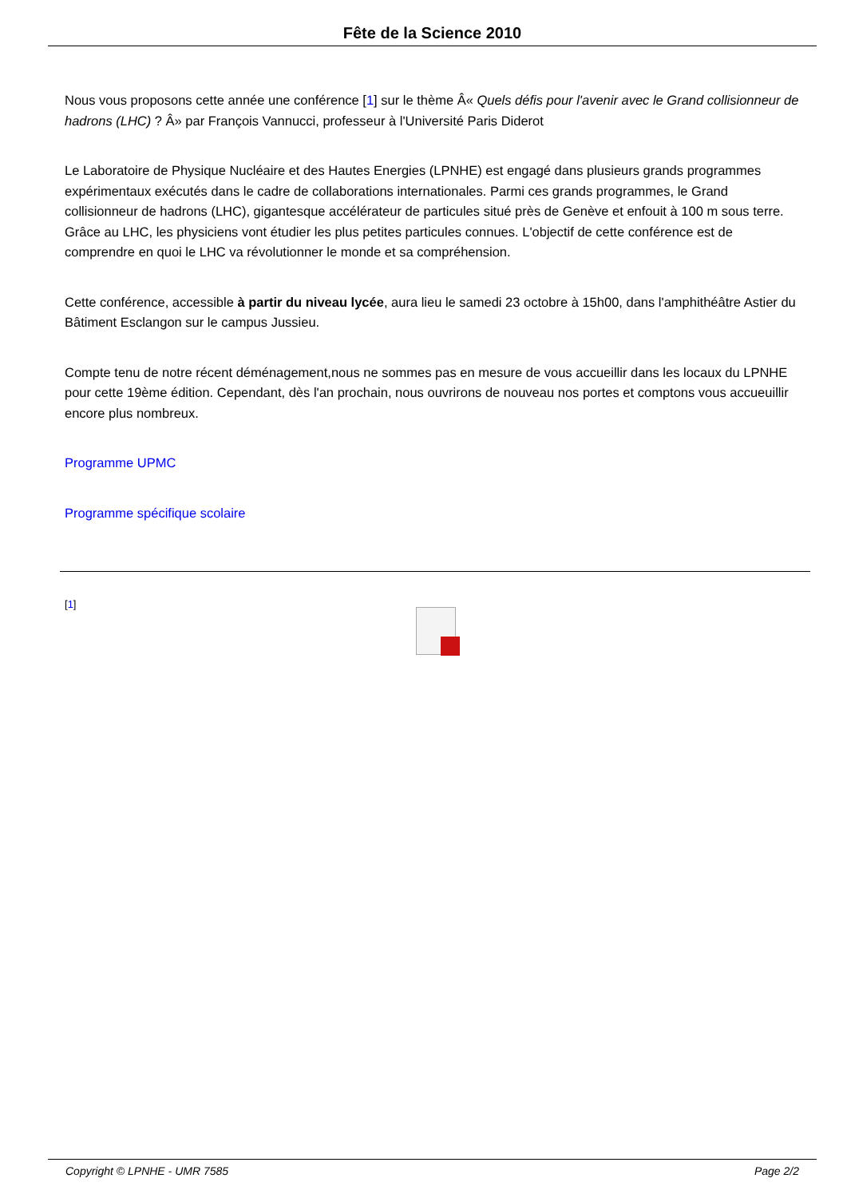Fête de la Science 2010
Nous vous proposons cette année une conférence [1] sur le thème Â« Quels défis pour l'avenir avec le Grand collisionneur de hadrons (LHC) ? Â» par François Vannucci, professeur à l'Université Paris Diderot
Le Laboratoire de Physique Nucléaire et des Hautes Energies (LPNHE) est engagé dans plusieurs grands programmes expérimentaux exécutés dans le cadre de collaborations internationales. Parmi ces grands programmes, le Grand collisionneur de hadrons (LHC), gigantesque accélérateur de particules situé près de Genève et enfouit à 100 m sous terre. Grâce au LHC, les physiciens vont étudier les plus petites particules connues. L'objectif de cette conférence est de comprendre en quoi le LHC va révolutionner le monde et sa compréhension.
Cette conférence, accessible à partir du niveau lycée, aura lieu le samedi 23 octobre à 15h00, dans l'amphithéâtre Astier du Bâtiment Esclangon sur le campus Jussieu.
Compte tenu de notre récent déménagement,nous ne sommes pas en mesure de vous accueillir dans les locaux du LPNHE pour cette 19ème édition. Cependant, dès l'an prochain, nous ouvrirons de nouveau nos portes et comptons vous accueuillir encore plus nombreux.
Programme UPMC
Programme spécifique scolaire
[1]
Copyright © LPNHE - UMR 7585 Page 2/2